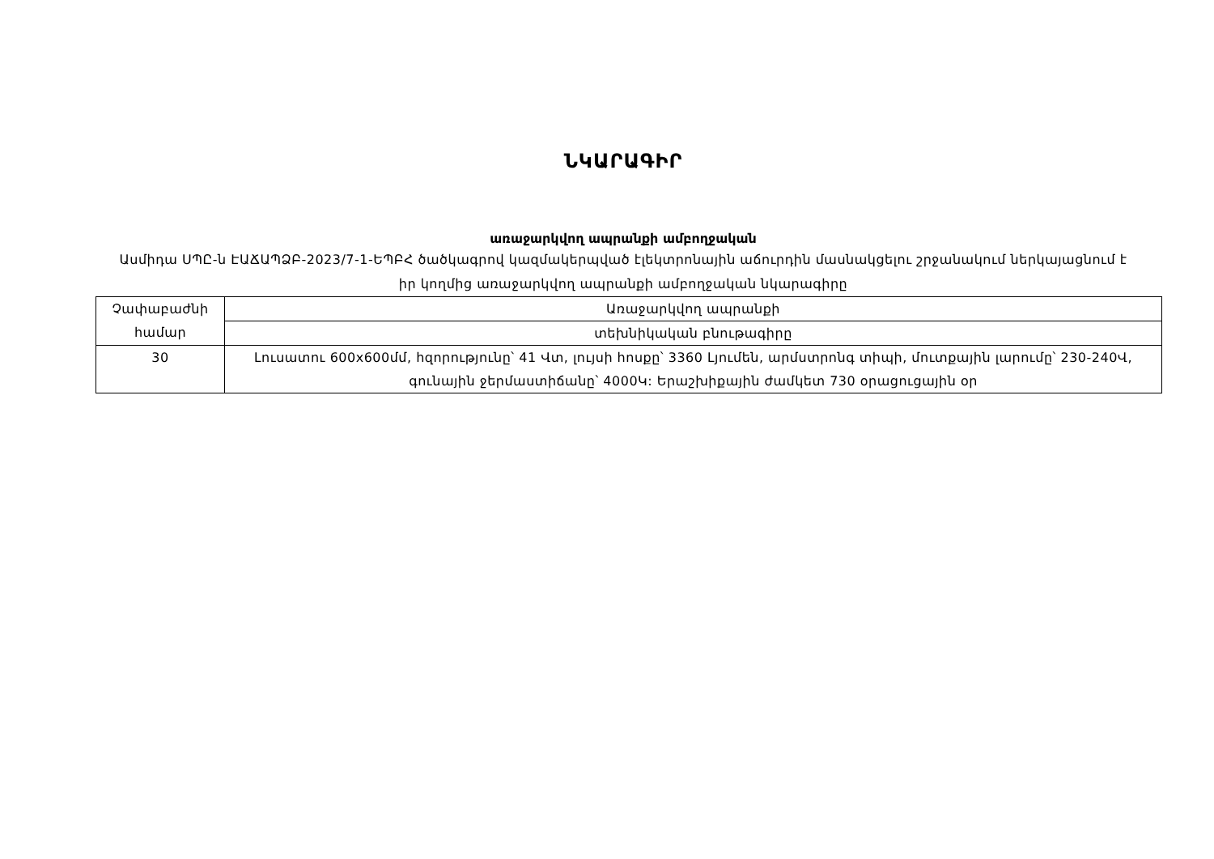ՆԿԱՐԱԳԻՐ
առաջարկվող ապրանքի ամբողջական
Ասմիդա ՍՊԸ-ն ԷԱՃԱՊՁԲ-2023/7-1-ԵՊԲՀ ծածկագրով կազմակերպված էլեկտրոնային աճուրդին մասնակցելու շրջանակում ներկայացնում է իր կողմից առաջարկվող ապրանքի ամբողջական նկարագիրը
| Չափաբաժնի համար | Առաջարկվող ապրանքի |
| | տեխնիկական բնութագիրը |
| 30 | Լուսատու 600x600մմ, հզորությունը՝ 41 Վտ, լույսի հոսքը՝ 3360 Լյումեն, արմստրոնգ տիպի, մուտքային լարումը՝ 230-240Վ, գունային ջերմաստիճանը՝ 4000Կ: Երաշխիքային ժամկետ 730 օրացուցային օր |